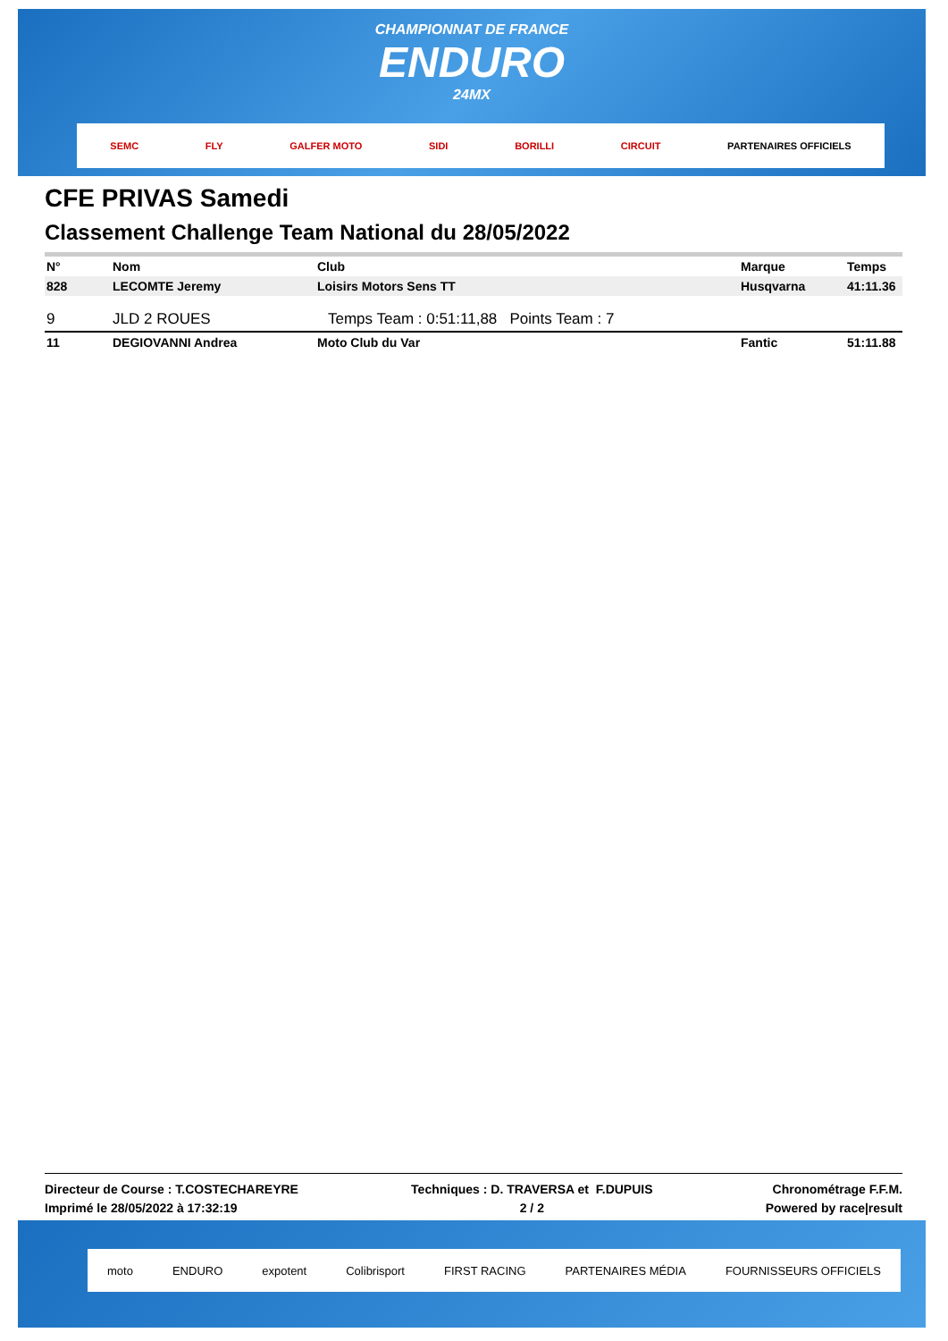CHAMPIONNAT DE FRANCE
ENDURO
24MX
SEMC FLY GALFER MOTO SIDI BORILLI CIRCUIT PARTENAIRES OFFICIELS
CFE PRIVAS Samedi
Classement Challenge Team National du 28/05/2022
| N° | Nom | Club | Marque | Temps |
| --- | --- | --- | --- | --- |
| 828 | LECOMTE Jeremy | Loisirs Motors Sens TT | Husqvarna | 41:11.36 |
| 9 | JLD 2 ROUES | Temps Team : 0:51:11,88 Points Team : 7 | | |
| 11 | DEGIOVANNI Andrea | Moto Club du Var | Fantic | 51:11.88 |
Directeur de Course : T.COSTECHAREYRE
Imprimé le 28/05/2022 à 17:32:19
Techniques : D. TRAVERSA et F.DUPUIS
2 / 2
Chronométrage F.F.M.
Powered by race|result
moto ENDURO expotent Colibrisport FIRST RACING PARTENAIRES MÉDIA FOURNISSEURS OFFICIELS